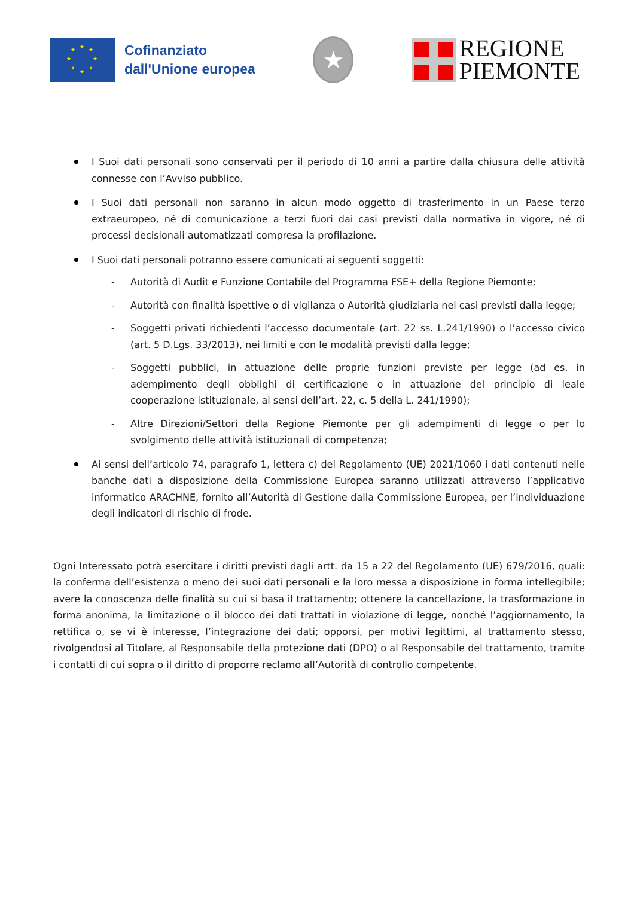★ ★ ★
★ ★
★ ★
★
Cofinanziato
dall'Unione europea
★
REGIONE
PIEMONTE
I Suoi dati personali sono conservati per il periodo di 10 anni a partire dalla chiusura delle attività connesse con l’Avviso pubblico.
I Suoi dati personali non saranno in alcun modo oggetto di trasferimento in un Paese terzo extraeuropeo, né di comunicazione a terzi fuori dai casi previsti dalla normativa in vigore, né di processi decisionali automatizzati compresa la profilazione.
I Suoi dati personali potranno essere comunicati ai seguenti soggetti:
- Autorità di Audit e Funzione Contabile del Programma FSE+ della Regione Piemonte;
- Autorità con finalità ispettive o di vigilanza o Autorità giudiziaria nei casi previsti dalla legge;
- Soggetti privati richiedenti l’accesso documentale (art. 22 ss. L.241/1990) o l’accesso civico (art. 5 D.Lgs. 33/2013), nei limiti e con le modalità previsti dalla legge;
- Soggetti pubblici, in attuazione delle proprie funzioni previste per legge (ad es. in adempimento degli obblighi di certificazione o in attuazione del principio di leale cooperazione istituzionale, ai sensi dell’art. 22, c. 5 della L. 241/1990);
- Altre Direzioni/Settori della Regione Piemonte per gli adempimenti di legge o per lo svolgimento delle attività istituzionali di competenza;
Ai sensi dell’articolo 74, paragrafo 1, lettera c) del Regolamento (UE) 2021/1060 i dati contenuti nelle banche dati a disposizione della Commissione Europea saranno utilizzati attraverso l’applicativo informatico ARACHNE, fornito all’Autorità di Gestione dalla Commissione Europea, per l’individuazione degli indicatori di rischio di frode.
Ogni Interessato potrà esercitare i diritti previsti dagli artt. da 15 a 22 del Regolamento (UE) 679/2016, quali: la conferma dell’esistenza o meno dei suoi dati personali e la loro messa a disposizione in forma intellegibile; avere la conoscenza delle finalità su cui si basa il trattamento; ottenere la cancellazione, la trasformazione in forma anonima, la limitazione o il blocco dei dati trattati in violazione di legge, nonché l’aggiornamento, la rettifica o, se vi è interesse, l’integrazione dei dati; opporsi, per motivi legittimi, al trattamento stesso, rivolgendosi al Titolare, al Responsabile della protezione dati (DPO) o al Responsabile del trattamento, tramite i contatti di cui sopra o il diritto di proporre reclamo all’Autorità di controllo competente.